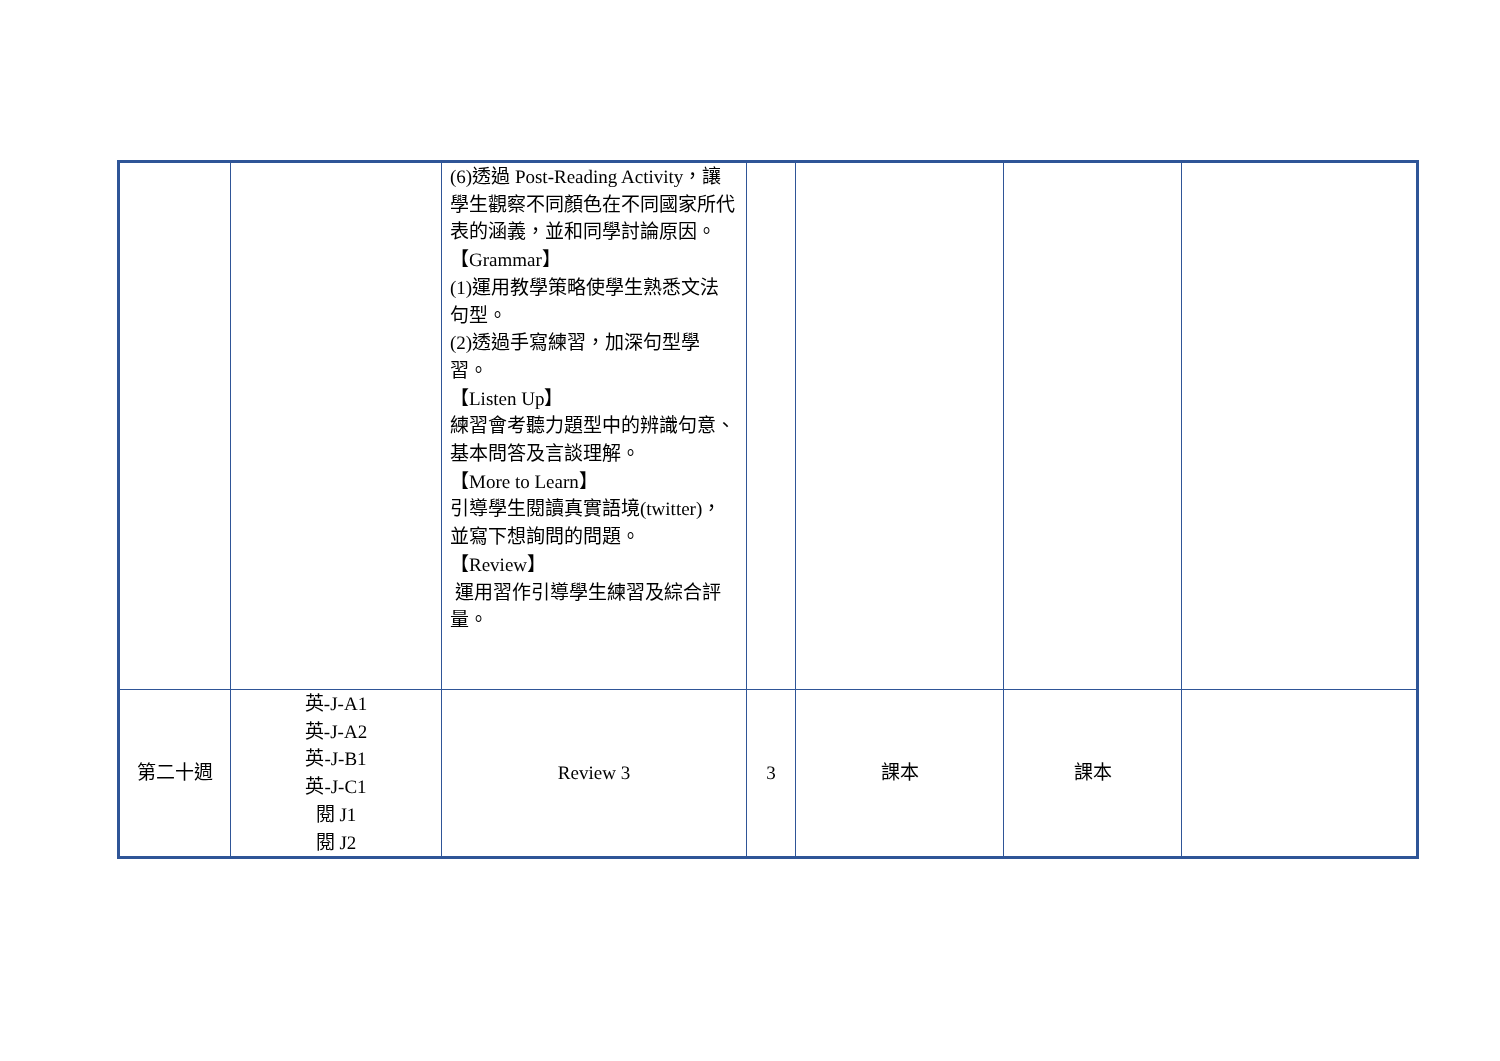| | | (6)透過 Post-Reading Activity，讓學生觀察不同顏色在不同國家所代表的涵義，並和同學討論原因。 【Grammar】 (1)運用教學策略使學生熟悉文法句型。 (2)透過手寫練習，加深句型學習。 【Listen Up】 練習會考聽力題型中的辨識句意、基本問答及言談理解。 【More to Learn】 引導學生閱讀真實語境(twitter)，並寫下想詢問的問題。 【Review】 運用習作引導學生練習及綜合評量。 | | | | |
| 第二十週 | 英-J-A1 英-J-A2 英-J-B1 英-J-C1 閱 J1 閱 J2 | Review 3 | 3 | 課本 | 課本 | |